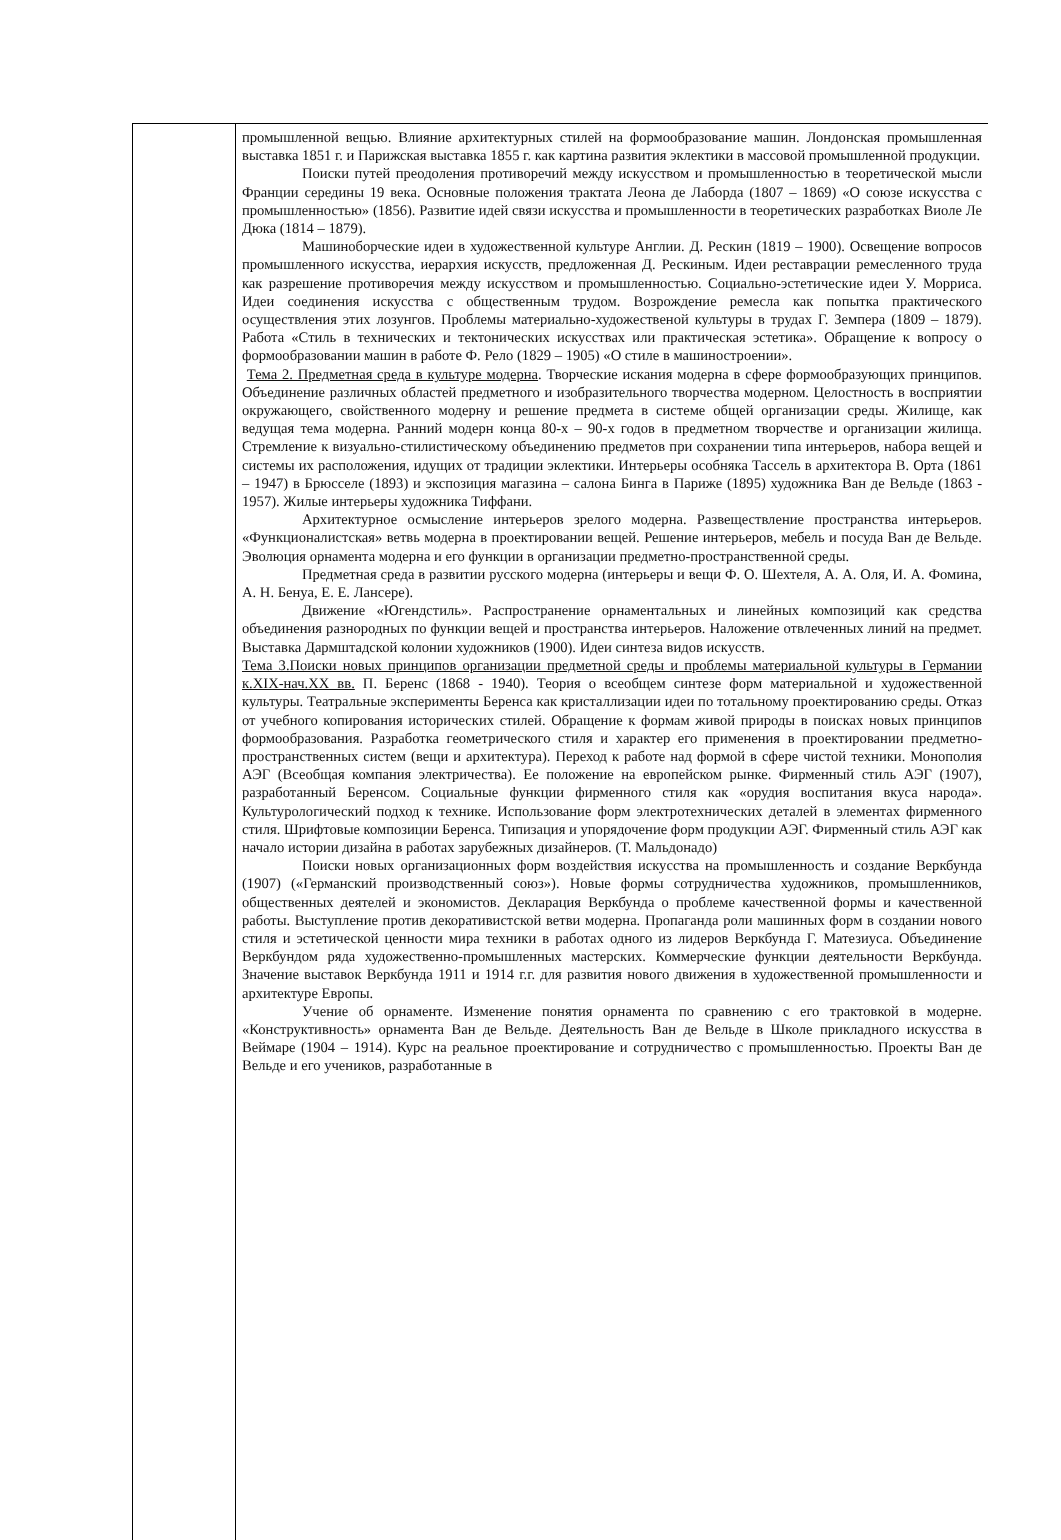| | промышленной вещью. Влияние архитектурных стилей на формообразование машин. Лондонская промышленная выставка 1851 г. и Парижская выставка 1855 г. как картина развития эклектики в массовой промышленной продукции. Поиски путей преодоления противоречий между искусством и промышленностью в теоретической мысли Франции середины 19 века. Основные положения трактата Леона де Лаборда (1807 – 1869) «О союзе искусства с промышленностью» (1856). Развитие идей связи искусства и промышленности в теоретических разработках Виоле Ле Дюка (1814 – 1879). Машиноборческие идеи в художественной культуре Англии. Д. Рескин (1819 – 1900). Освещение вопросов промышленного искусства, иерархия искусств, предложенная Д. Рескиным. Идеи реставрации ремесленного труда как разрешение противоречия между искусством и промышленностью. Социально-эстетические идеи У. Морриса. Идеи соединения искусства с общественным трудом. Возрождение ремесла как попытка практического осуществления этих лозунгов. Проблемы материально-художественой культуры в трудах Г. Земпера (1809 – 1879). Работа «Стиль в технических и тектонических искусствах или практическая эстетика». Обращение к вопросу о формообразовании машин в работе Ф. Рело (1829 – 1905) «О стиле в машиностроении». Тема 2. Предметная среда в культуре модерна . Творческие искания модерна в сфере формообразующих принципов. Объединение различных областей предметного и изобразительного творчества модерном. Целостность в восприятии окружающего, свойственного модерну и решение предмета в системе общей организации среды. Жилище, как ведущая тема модерна. Ранний модерн конца 80-х – 90-х годов в предметном творчестве и организации жилища. Стремление к визуально-стилистическому объединению предметов при сохранении типа интерьеров, набора вещей и системы их расположения, идущих от традиции эклектики. Интерьеры особняка Тассель в архитектора В. Орта (1861 – 1947) в Брюсселе (1893) и экспозиция магазина – салона Бинга в Париже (1895) художника Ван де Вельде (1863 - 1957). Жилые интерьеры художника Тиффани. Архитектурное осмысление интерьеров зрелого модерна. Развеществление пространства интерьеров. «Функционалистская» ветвь модерна в проектировании вещей. Решение интерьеров, мебель и посуда Ван де Вельде. Эволюция орнамента модерна и его функции в организации предметно-пространственной среды. Предметная среда в развитии русского модерна (интерьеры и вещи Ф. О. Шехтеля, А. А. Оля, И. А. Фомина, А. Н. Бенуа, Е. Е. Лансере). Движение «Югендстиль». Распространение орнаментальных и линейных композиций как средства объединения разнородных по функции вещей и пространства интерьеров. Наложение отвлеченных линий на предмет. Выставка Дармштадской колонии художников (1900). Идеи синтеза видов искусств. Тема 3.Поиски новых принципов организации предметной среды и проблемы материальной культуры в Германии к.XIX-нач.XX вв. П. Беренс (1868 - 1940). Теория о всеобщем синтезе форм материальной и художественной культуры. Театральные эксперименты Беренса как кристаллизации идеи по тотальному проектированию среды. Отказ от учебного копирования исторических стилей. Обращение к формам живой природы в поисках новых принципов формообразования. Разработка геометрического стиля и характер его применения в проектировании предметно-пространственных систем (вещи и архитектура). Переход к работе над формой в сфере чистой техники. Монополия АЭГ (Всеобщая компания электричества). Ее положение на европейском рынке. Фирменный стиль АЭГ (1907), разработанный Беренсом. Социальные функции фирменного стиля как «орудия воспитания вкуса народа». Культурологический подход к технике. Использование форм электротехнических деталей в элементах фирменного стиля. Шрифтовые композиции Беренса. Типизация и упорядочение форм продукции АЭГ. Фирменный стиль АЭГ как начало истории дизайна в работах зарубежных дизайнеров. (Т. Мальдонадо) Поиски новых организационных форм воздействия искусства на промышленность и создание Веркбунда (1907) («Германский производственный союз»). Новые формы сотрудничества художников, промышленников, общественных деятелей и экономистов. Декларация Веркбунда о проблеме качественной формы и качественной работы. Выступление против декоративистской ветви модерна. Пропаганда роли машинных форм в создании нового стиля и эстетической ценности мира техники в работах одного из лидеров Веркбунда Г. Матезиуса. Объединение Веркбундом ряда художественно-промышленных мастерских. Коммерческие функции деятельности Веркбунда. Значение выставок Веркбунда 1911 и 1914 г.г. для развития нового движения в художественной промышленности и архитектуре Европы. Учение об орнаменте. Изменение понятия орнамента по сравнению с его трактовкой в модерне. «Конструктивность» орнамента Ван де Вельде. Деятельность Ван де Вельде в Школе прикладного искусства в Веймаре (1904 – 1914). Курс на реальное проектирование и сотрудничество с промышленностью. Проекты Ван де Вельде и его учеников, разработанные в |